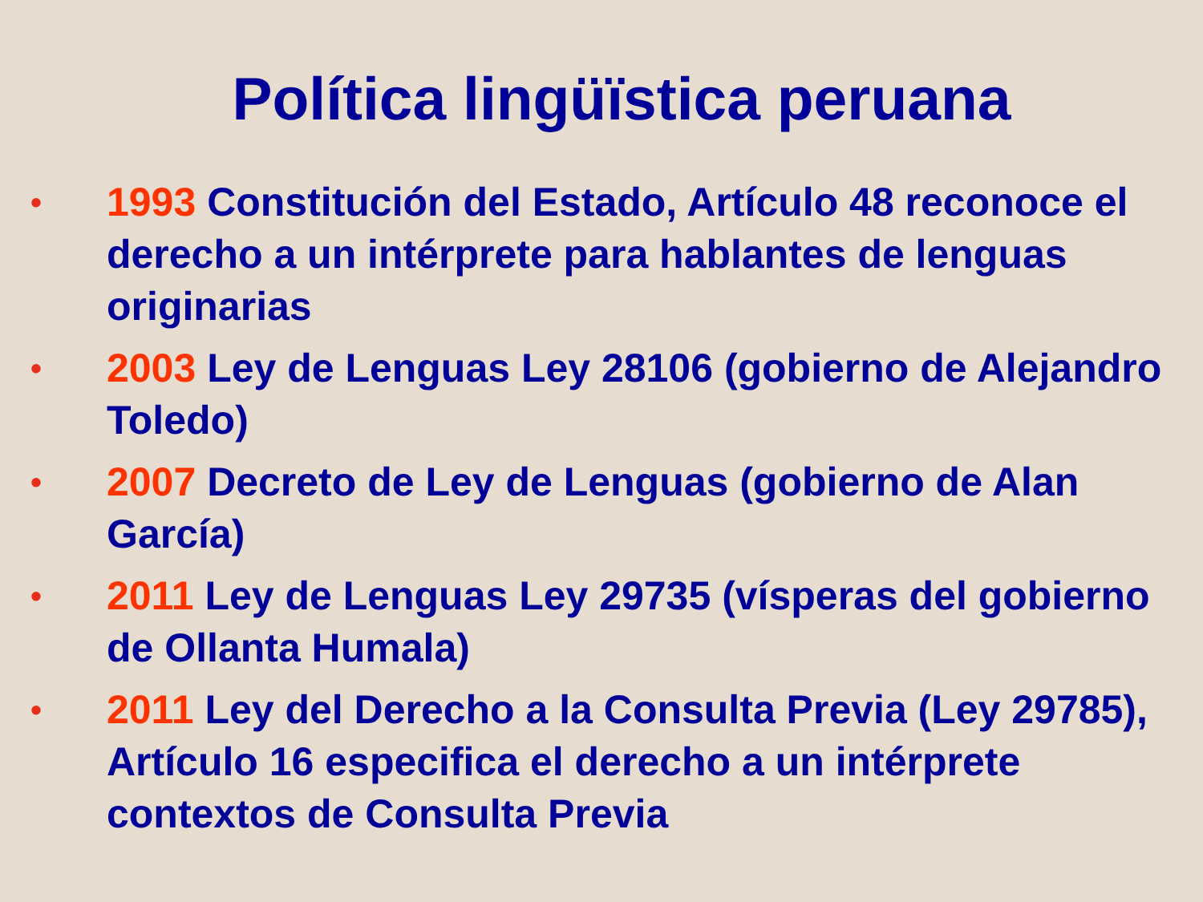Política lingüïstica peruana
• 1993 Constitución del Estado, Artículo 48 reconoce el derecho a un intérprete para hablantes de lenguas originarias
• 2003 Ley de Lenguas Ley 28106 (gobierno de Alejandro Toledo)
• 2007 Decreto de Ley de Lenguas (gobierno de Alan García)
• 2011 Ley de Lenguas Ley 29735 (vísperas del gobierno de Ollanta Humala)
• 2011 Ley del Derecho a la Consulta Previa (Ley 29785), Artículo 16 especifica el derecho a un intérprete contextos de Consulta Previa